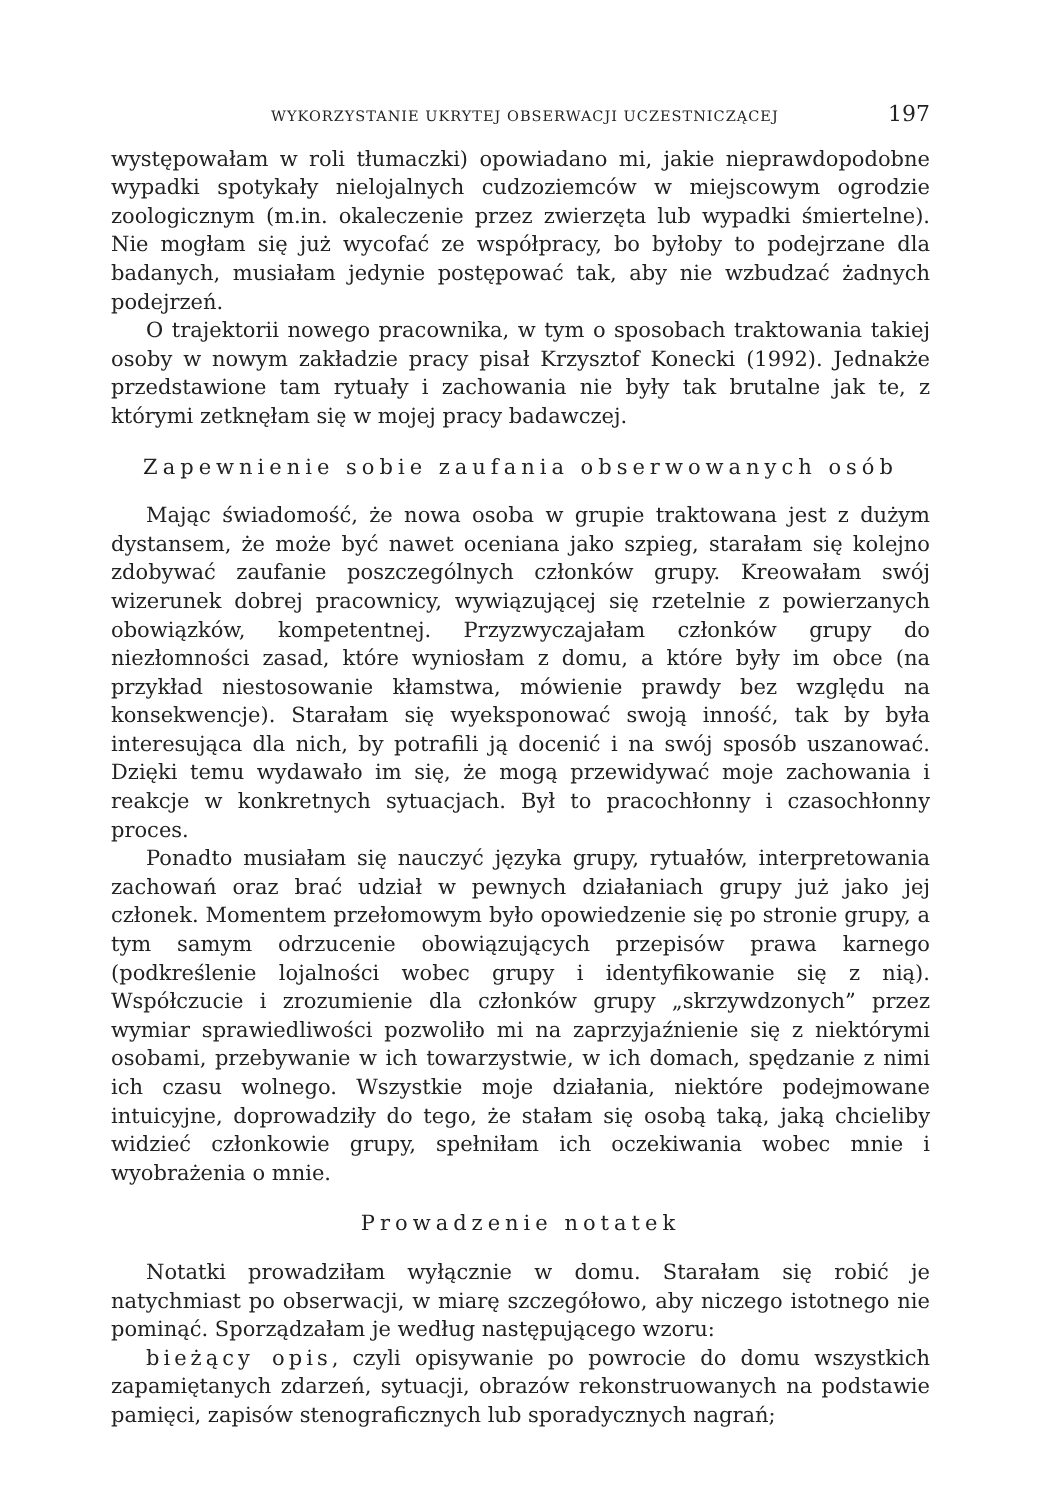WYKORZYSTANIE UKRYTEJ OBSERWACJI UCZESTNICZĄCEJ 197
występowałam w roli tłumaczki) opowiadano mi, jakie nieprawdopodobne wypadki spotykały nielojalnych cudzoziemców w miejscowym ogrodzie zoologicznym (m.in. okaleczenie przez zwierzęta lub wypadki śmiertelne). Nie mogłam się już wycofać ze współpracy, bo byłoby to podejrzane dla badanych, musiałam jedynie postępować tak, aby nie wzbudzać żadnych podejrzeń.
O trajektorii nowego pracownika, w tym o sposobach traktowania takiej osoby w nowym zakładzie pracy pisał Krzysztof Konecki (1992). Jednakże przedstawione tam rytuały i zachowania nie były tak brutalne jak te, z którymi zetknęłam się w mojej pracy badawczej.
Zapewnienie sobie zaufania obserwowanych osób
Mając świadomość, że nowa osoba w grupie traktowana jest z dużym dystansem, że może być nawet oceniana jako szpieg, starałam się kolejno zdobywać zaufanie poszczególnych członków grupy. Kreowałam swój wizerunek dobrej pracownicy, wywiązującej się rzetelnie z powierzanych obowiązków, kompetentnej. Przyzwyczajałam członków grupy do niezłomności zasad, które wyniosłam z domu, a które były im obce (na przykład niestosowanie kłamstwa, mówienie prawdy bez względu na konsekwencje). Starałam się wyeksponować swoją inność, tak by była interesująca dla nich, by potrafili ją docenić i na swój sposób uszanować. Dzięki temu wydawało im się, że mogą przewidywać moje zachowania i reakcje w konkretnych sytuacjach. Był to pracochłonny i czasochłonny proces.
Ponadto musiałam się nauczyć języka grupy, rytuałów, interpretowania zachowań oraz brać udział w pewnych działaniach grupy już jako jej członek. Momentem przełomowym było opowiedzenie się po stronie grupy, a tym samym odrzucenie obowiązujących przepisów prawa karnego (podkreślenie lojalności wobec grupy i identyfikowanie się z nią). Współczucie i zrozumienie dla członków grupy „skrzywdzonych” przez wymiar sprawiedliwości pozwoliło mi na zaprzyjaźnienie się z niektórymi osobami, przebywanie w ich towarzystwie, w ich domach, spędzanie z nimi ich czasu wolnego. Wszystkie moje działania, niektóre podejmowane intuicyjne, doprowadziły do tego, że stałam się osobą taką, jaką chcieliby widzieć członkowie grupy, spełniłam ich oczekiwania wobec mnie i wyobrażenia o mnie.
Prowadzenie notatek
Notatki prowadziłam wyłącznie w domu. Starałam się robić je natychmiast po obserwacji, w miarę szczegółowo, aby niczego istotnego nie pominąć. Sporządzałam je według następującego wzoru:
bieżący opis, czyli opisywanie po powrocie do domu wszystkich zapamiętanych zdarzeń, sytuacji, obrazów rekonstruowanych na podstawie pamięci, zapisów stenograficznych lub sporadycznych nagrań;